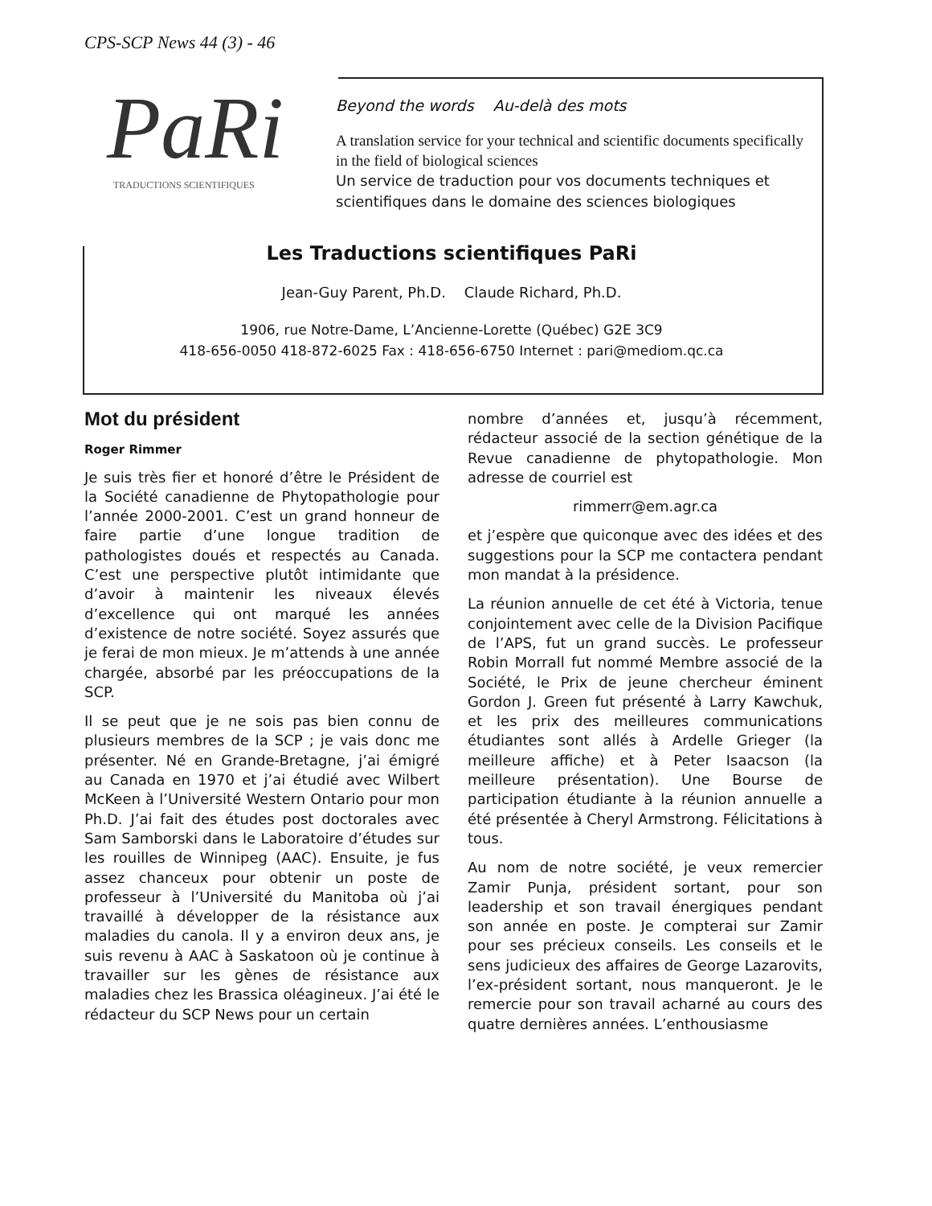CPS-SCP News 44 (3) - 46
PaRi
TRADUCTIONS SCIENTIFIQUES
Beyond the words Au-delà des mots
A translation service for your technical and scientific documents specifically in the field of biological sciences
Un service de traduction pour vos documents techniques et scientifiques dans le domaine des sciences biologiques
Les Traductions scientifiques PaRi
Jean-Guy Parent, Ph.D. Claude Richard, Ph.D.
1906, rue Notre-Dame, L’Ancienne-Lorette (Québec) G2E 3C9
418-656-0050 418-872-6025 Fax : 418-656-6750 Internet : pari@mediom.qc.ca
Mot du président
Roger Rimmer
Je suis très fier et honoré d’être le Président de la Société canadienne de Phytopathologie pour l’année 2000-2001. C’est un grand honneur de faire partie d’une longue tradition de pathologistes doués et respectés au Canada. C’est une perspective plutôt intimidante que d’avoir à maintenir les niveaux élevés d’excellence qui ont marqué les années d’existence de notre société. Soyez assurés que je ferai de mon mieux. Je m’attends à une année chargée, absorbé par les préoccupations de la SCP.
Il se peut que je ne sois pas bien connu de plusieurs membres de la SCP ; je vais donc me présenter. Né en Grande-Bretagne, j’ai émigré au Canada en 1970 et j’ai étudié avec Wilbert McKeen à l’Université Western Ontario pour mon Ph.D. J’ai fait des études post doctorales avec Sam Samborski dans le Laboratoire d’études sur les rouilles de Winnipeg (AAC). Ensuite, je fus assez chanceux pour obtenir un poste de professeur à l’Université du Manitoba où j’ai travaillé à développer de la résistance aux maladies du canola. Il y a environ deux ans, je suis revenu à AAC à Saskatoon où je continue à travailler sur les gènes de résistance aux maladies chez les Brassica oléagineux. J’ai été le rédacteur du SCP News pour un certain
nombre d’années et, jusqu’à récemment, rédacteur associé de la section génétique de la Revue canadienne de phytopathologie. Mon adresse de courriel est
rimmerr@em.agr.ca
et j’espère que quiconque avec des idées et des suggestions pour la SCP me contactera pendant mon mandat à la présidence.
La réunion annuelle de cet été à Victoria, tenue conjointement avec celle de la Division Pacifique de l’APS, fut un grand succès. Le professeur Robin Morrall fut nommé Membre associé de la Société, le Prix de jeune chercheur éminent Gordon J. Green fut présenté à Larry Kawchuk, et les prix des meilleures communications étudiantes sont allés à Ardelle Grieger (la meilleure affiche) et à Peter Isaacson (la meilleure présentation). Une Bourse de participation étudiante à la réunion annuelle a été présentée à Cheryl Armstrong. Félicitations à tous.
Au nom de notre société, je veux remercier Zamir Punja, président sortant, pour son leadership et son travail énergiques pendant son année en poste. Je compterai sur Zamir pour ses précieux conseils. Les conseils et le sens judicieux des affaires de George Lazarovits, l’ex-président sortant, nous manqueront. Je le remercie pour son travail acharné au cours des quatre dernières années. L’enthousiasme